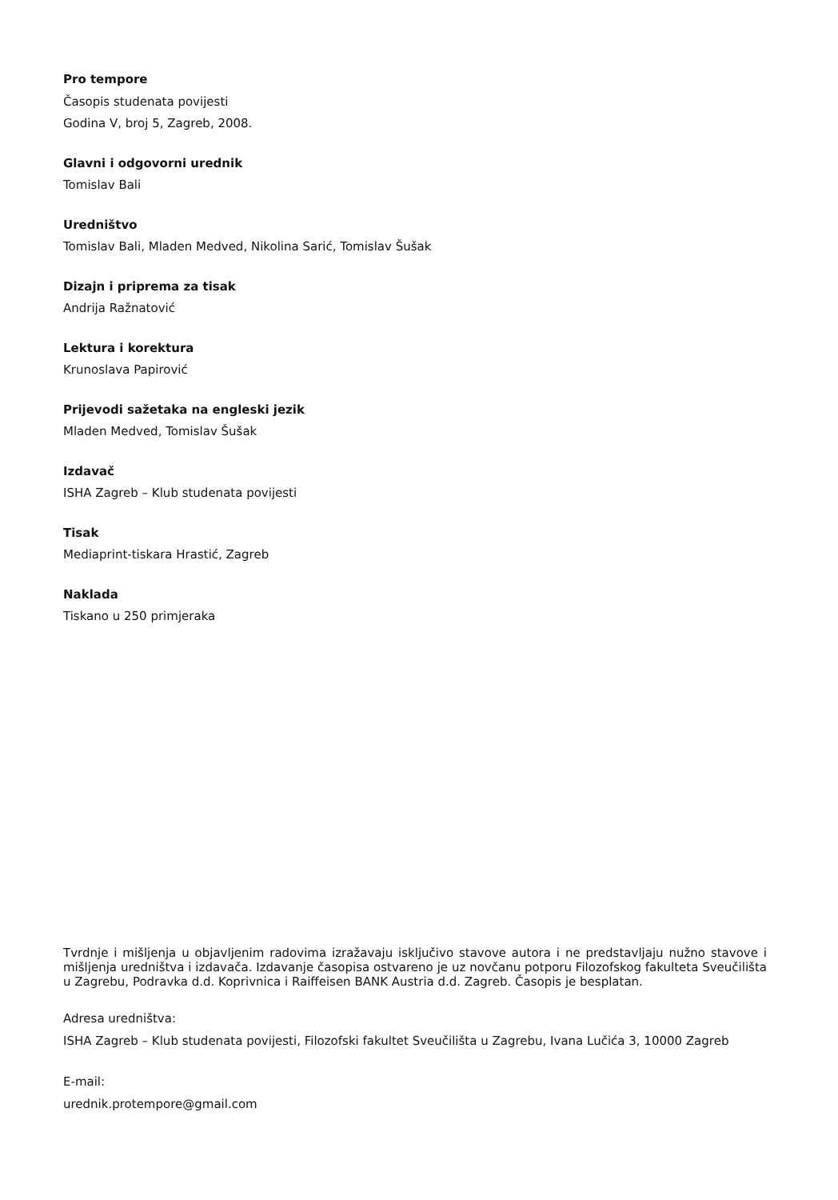Pro tempore
Časopis studenata povijesti
Godina V, broj 5, Zagreb, 2008.
Glavni i odgovorni urednik
Tomislav Bali
Uredništvo
Tomislav Bali, Mladen Medved, Nikolina Sarić, Tomislav Šušak
Dizajn i priprema za tisak
Andrija Ražnatović
Lektura i korektura
Krunoslava Papirović
Prijevodi sažetaka na engleski jezik
Mladen Medved, Tomislav Šušak
Izdavač
ISHA Zagreb – Klub studenata povijesti
Tisak
Mediaprint-tiskara Hrastić, Zagreb
Naklada
Tiskano u 250 primjeraka
Tvrdnje i mišljenja u objavljenim radovima izražavaju isključivo stavove autora i ne predstavljaju nužno stavove i mišljenja uredništva i izdavača. Izdavanje časopisa ostvareno je uz novčanu potporu Filozofskog fakulteta Sveučilišta u Zagrebu, Podravka d.d. Koprivnica i Raiffeisen BANK Austria d.d. Zagreb. Časopis je besplatan.
Adresa uredništva:
ISHA Zagreb – Klub studenata povijesti, Filozofski fakultet Sveučilišta u Zagrebu, Ivana Lučića 3, 10000 Zagreb
E-mail:
urednik.protempore@gmail.com